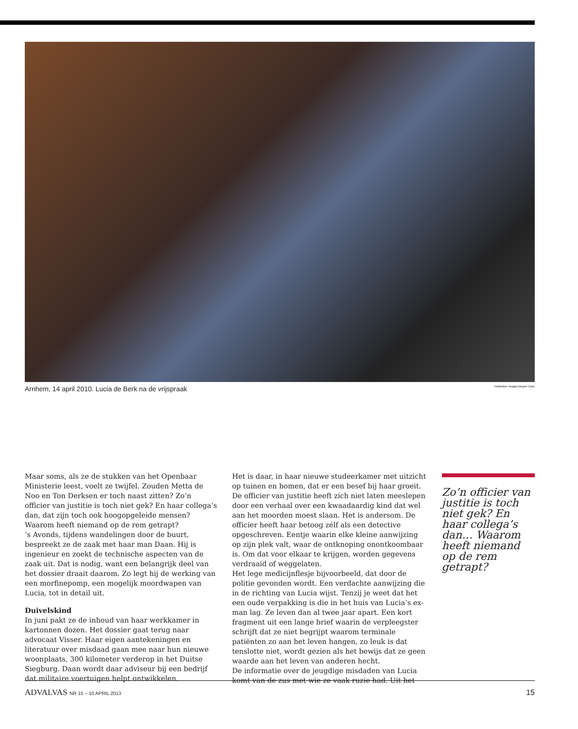Arnhem, 14 april 2010. Lucia de Berk na de vrijspraak Hollandse Hoogte/Jorgen Caris
Maar soms, als ze de stukken van het Openbaar Ministerie leest, voelt ze twijfel. Zouden Metta de Noo en Ton Derksen er toch naast zitten? Zo’n officier van justitie is toch niet gek? En haar collega’s dan, dat zijn toch ook hoogopgeleide mensen? Waarom heeft niemand op de rem getrapt?
’s Avonds, tijdens wandelingen door de buurt, bespreekt ze de zaak met haar man Daan. Hij is ingenieur en zoekt de technische aspecten van de zaak uit. Dat is nodig, want een belangrijk deel van het dossier draait daarom. Zo legt hij de werking van een morfinepomp, een mogelijk moordwapen van Lucia, tot in detail uit.
Duivelskind
In juni pakt ze de inhoud van haar werkkamer in kartonnen dozen. Het dossier gaat terug naar advocaat Visser. Haar eigen aantekeningen en literatuur over misdaad gaan mee naar hun nieuwe woonplaats, 300 kilometer verderop in het Duitse Siegburg. Daan wordt daar adviseur bij een bedrijf dat militaire voertuigen helpt ontwikkelen.
Het is daar, in haar nieuwe studeerkamer met uitzicht op tuinen en bomen, dat er een besef bij haar groeit. De officier van justitie heeft zich niet laten meeslepen door een verhaal over een kwaadaardig kind dat wel aan het moorden moest slaan. Het is andersom. De officier heeft haar betoog zélf als een detective opgeschreven. Eentje waarin elke kleine aanwijzing op zijn plek valt, waar de ontknoping onontkoombaar is. Om dat voor elkaar te krijgen, worden gegevens verdraaid of weggelaten.
Het lege medicijnflesje bijvoorbeeld, dat door de politie gevonden wordt. Een verdachte aanwijzing die in de richting van Lucia wijst. Tenzij je weet dat het een oude verpakking is die in het huis van Lucia’s ex-man lag. Ze leven dan al twee jaar apart. Een kort fragment uit een lange brief waarin de verpleegster schrijft dat ze niet begrijpt waarom terminale patiënten zo aan het leven hangen, zo leuk is dat tenslotte niet, wordt gezien als het bewijs dat ze geen waarde aan het leven van anderen hecht.
De informatie over de jeugdige misdaden van Lucia komt van de zus met wie ze vaak ruzie had. Uit het
Zo’n officier van justitie is toch niet gek? En haar collega’s dan… Waarom heeft niemand op de rem getrapt?
ADVALVAS NR 15 – 10 APRIL 2013 15